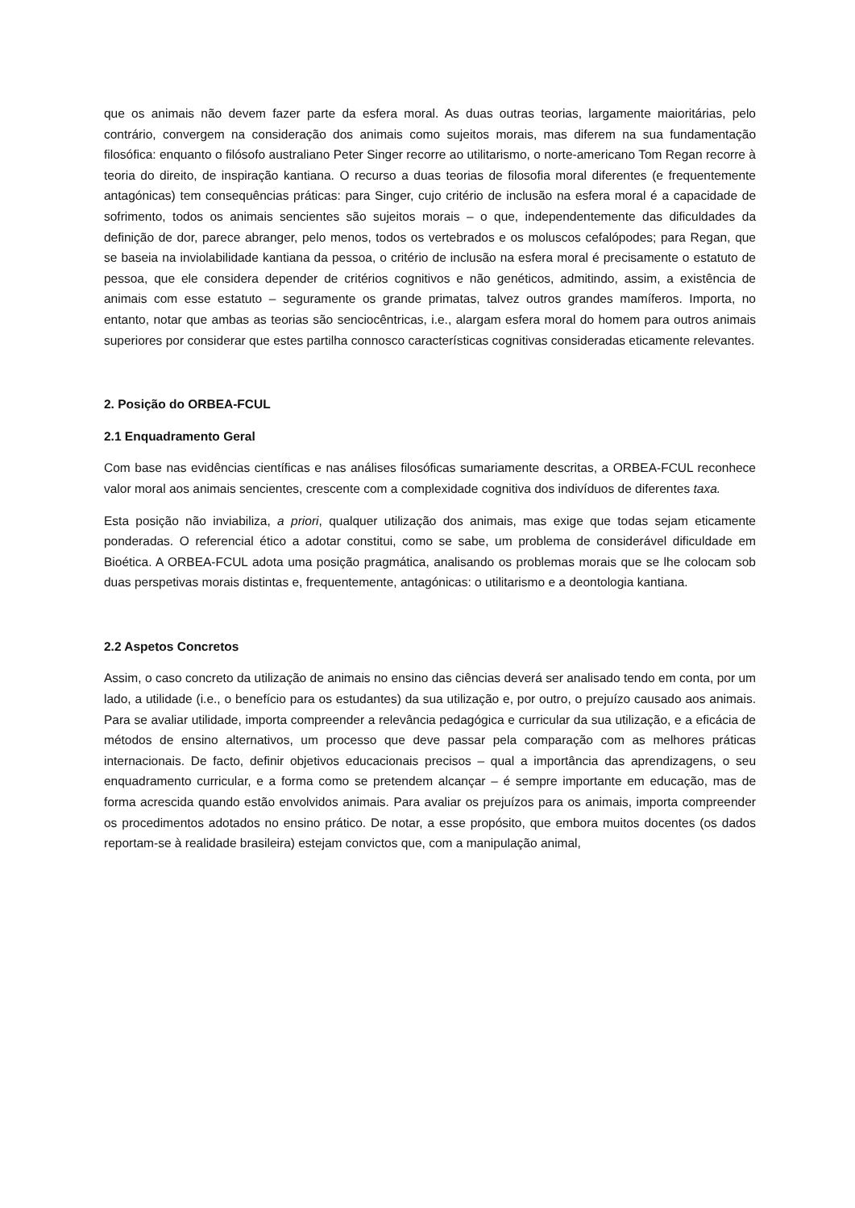que os animais não devem fazer parte da esfera moral. As duas outras teorias, largamente maioritárias, pelo contrário, convergem na consideração dos animais como sujeitos morais, mas diferem na sua fundamentação filosófica: enquanto o filósofo australiano Peter Singer recorre ao utilitarismo, o norte-americano Tom Regan recorre à teoria do direito, de inspiração kantiana. O recurso a duas teorias de filosofia moral diferentes (e frequentemente antagónicas) tem consequências práticas: para Singer, cujo critério de inclusão na esfera moral é a capacidade de sofrimento, todos os animais sencientes são sujeitos morais – o que, independentemente das dificuldades da definição de dor, parece abranger, pelo menos, todos os vertebrados e os moluscos cefalópodes; para Regan, que se baseia na inviolabilidade kantiana da pessoa, o critério de inclusão na esfera moral é precisamente o estatuto de pessoa, que ele considera depender de critérios cognitivos e não genéticos, admitindo, assim, a existência de animais com esse estatuto – seguramente os grande primatas, talvez outros grandes mamíferos. Importa, no entanto, notar que ambas as teorias são senciocêntricas, i.e., alargam esfera moral do homem para outros animais superiores por considerar que estes partilha connosco características cognitivas consideradas eticamente relevantes.
2. Posição do ORBEA-FCUL
2.1 Enquadramento Geral
Com base nas evidências científicas e nas análises filosóficas sumariamente descritas, a ORBEA-FCUL reconhece valor moral aos animais sencientes, crescente com a complexidade cognitiva dos indivíduos de diferentes taxa.
Esta posição não inviabiliza, a priori, qualquer utilização dos animais, mas exige que todas sejam eticamente ponderadas. O referencial ético a adotar constitui, como se sabe, um problema de considerável dificuldade em Bioética. A ORBEA-FCUL adota uma posição pragmática, analisando os problemas morais que se lhe colocam sob duas perspetivas morais distintas e, frequentemente, antagónicas: o utilitarismo e a deontologia kantiana.
2.2 Aspetos Concretos
Assim, o caso concreto da utilização de animais no ensino das ciências deverá ser analisado tendo em conta, por um lado, a utilidade (i.e., o benefício para os estudantes) da sua utilização e, por outro, o prejuízo causado aos animais. Para se avaliar utilidade, importa compreender a relevância pedagógica e curricular da sua utilização, e a eficácia de métodos de ensino alternativos, um processo que deve passar pela comparação com as melhores práticas internacionais. De facto, definir objetivos educacionais precisos – qual a importância das aprendizagens, o seu enquadramento curricular, e a forma como se pretendem alcançar – é sempre importante em educação, mas de forma acrescida quando estão envolvidos animais. Para avaliar os prejuízos para os animais, importa compreender os procedimentos adotados no ensino prático. De notar, a esse propósito, que embora muitos docentes (os dados reportam-se à realidade brasileira) estejam convictos que, com a manipulação animal,